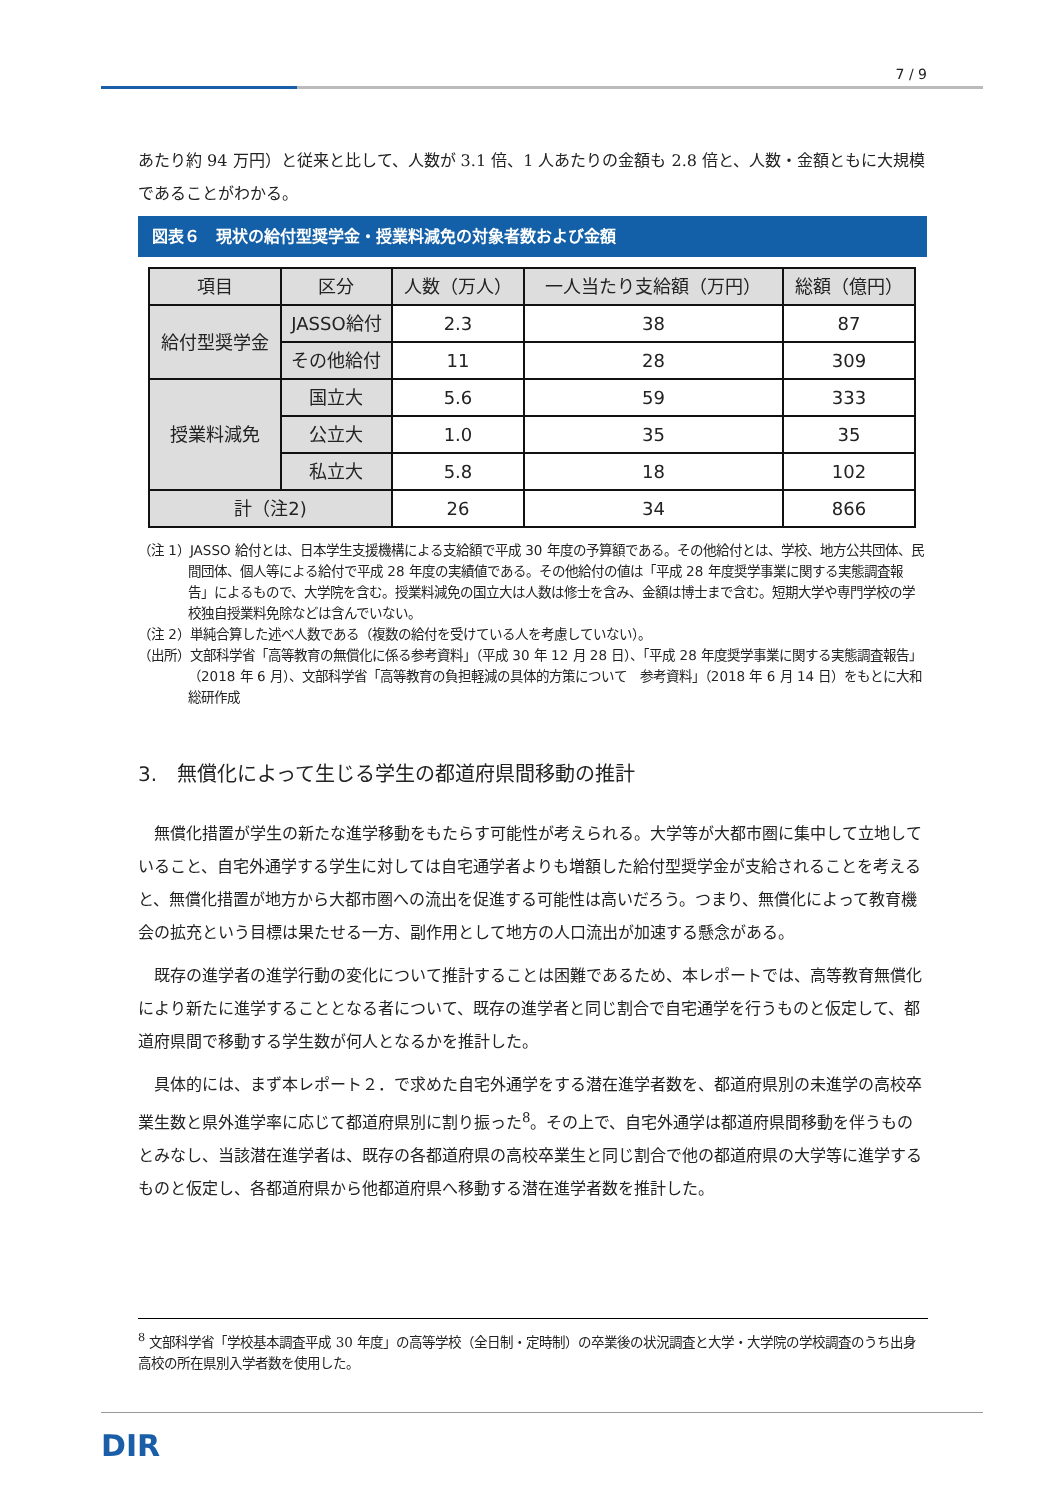7 / 9
あたり約 94 万円）と従来と比して、人数が 3.1 倍、1 人あたりの金額も 2.8 倍と、人数・金額ともに大規模であることがわかる。
図表６　現状の給付型奨学金・授業料減免の対象者数および金額
| 項目 | 区分 | 人数（万人） | 一人当たり支給額（万円） | 総額（億円） |
| --- | --- | --- | --- | --- |
| 給付型奨学金 | JASSO給付 | 2.3 | 38 | 87 |
| | その他給付 | 11 | 28 | 309 |
| 授業料減免 | 国立大 | 5.6 | 59 | 333 |
| | 公立大 | 1.0 | 35 | 35 |
| | 私立大 | 5.8 | 18 | 102 |
| 計（注2) | | 26 | 34 | 866 |
（注 1）JASSO 給付とは、日本学生支援機構による支給額で平成 30 年度の予算額である。その他給付とは、学校、地方公共団体、民間団体、個人等による給付で平成 28 年度の実績値である。その他給付の値は「平成 28 年度奨学事業に関する実態調査報告」によるもので、大学院を含む。授業料減免の国立大は人数は修士を含み、金額は博士まで含む。短期大学や専門学校の学校独自授業料免除などは含んでいない。
（注 2）単純合算した述べ人数である（複数の給付を受けている人を考慮していない）。
（出所）文部科学省「高等教育の無償化に係る参考資料」（平成 30 年 12 月 28 日）、「平成 28 年度奨学事業に関する実態調査報告」（2018 年 6 月）、文部科学省「高等教育の負担軽減の具体的方策について　参考資料」（2018 年 6 月 14 日）をもとに大和総研作成
3.　無償化によって生じる学生の都道府県間移動の推計
無償化措置が学生の新たな進学移動をもたらす可能性が考えられる。大学等が大都市圏に集中して立地していること、自宅外通学する学生に対しては自宅通学者よりも増額した給付型奨学金が支給されることを考えると、無償化措置が地方から大都市圏への流出を促進する可能性は高いだろう。つまり、無償化によって教育機会の拡充という目標は果たせる一方、副作用として地方の人口流出が加速する懸念がある。
既存の進学者の進学行動の変化について推計することは困難であるため、本レポートでは、高等教育無償化により新たに進学することとなる者について、既存の進学者と同じ割合で自宅通学を行うものと仮定して、都道府県間で移動する学生数が何人となるかを推計した。
具体的には、まず本レポート２．で求めた自宅外通学をする潜在進学者数を、都道府県別の未進学の高校卒業生数と県外進学率に応じて都道府県別に割り振った<sup>8</sup>。その上で、自宅外通学は都道府県間移動を伴うものとみなし、当該潜在進学者は、既存の各都道府県の高校卒業生と同じ割合で他の都道府県の大学等に進学するものと仮定し、各都道府県から他都道府県へ移動する潜在進学者数を推計した。
<sup>8</sup> 文部科学省「学校基本調査平成 30 年度」の高等学校（全日制・定時制）の卒業後の状況調査と大学・大学院の学校調査のうち出身高校の所在県別入学者数を使用した。
DIR